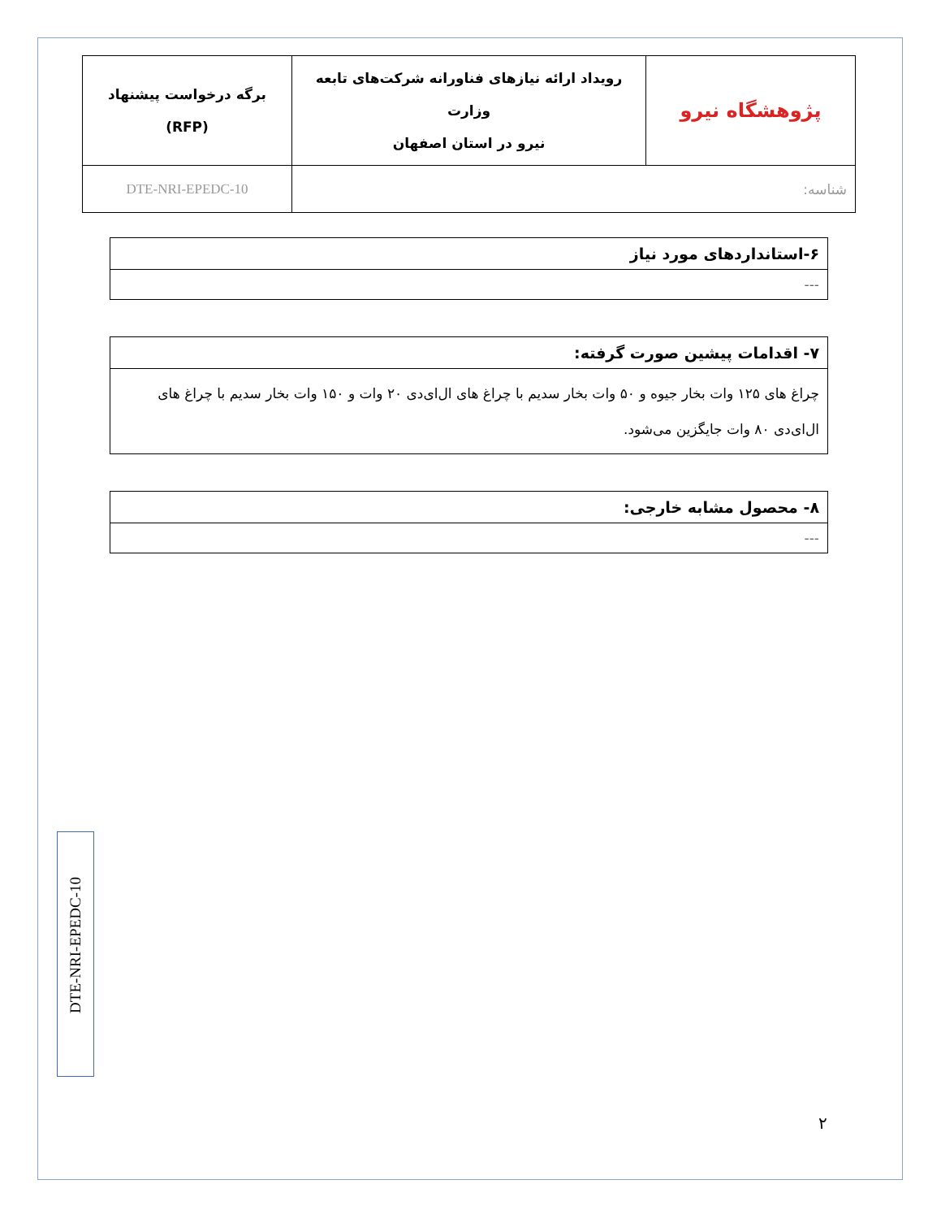| پژوهشگاه نیرو | رویداد ارائه نیازهای فناورانه شرکت‌های تابعه وزارت نیرو در استان اصفهان | برگه درخواست پیشنهاد (RFP) |
| شناسه: | | DTE-NRI-EPEDC-10 |
| ۶-استانداردهای مورد نیاز |
| --- |
| ۷- اقدامات پیشین صورت گرفته: |
| چراغ های ۱۲۵ وات بخار جیوه و ۵۰ وات بخار سدیم با چراغ های ال‌ای‌دی ۲۰ وات و ۱۵۰ وات بخار سدیم با چراغ های ال‌ای‌دی ۸۰ وات جایگزین می‌شود. |
| ۸- محصول مشابه خارجی: |
| --- |
DTE-NRI-EPEDC-10
۲